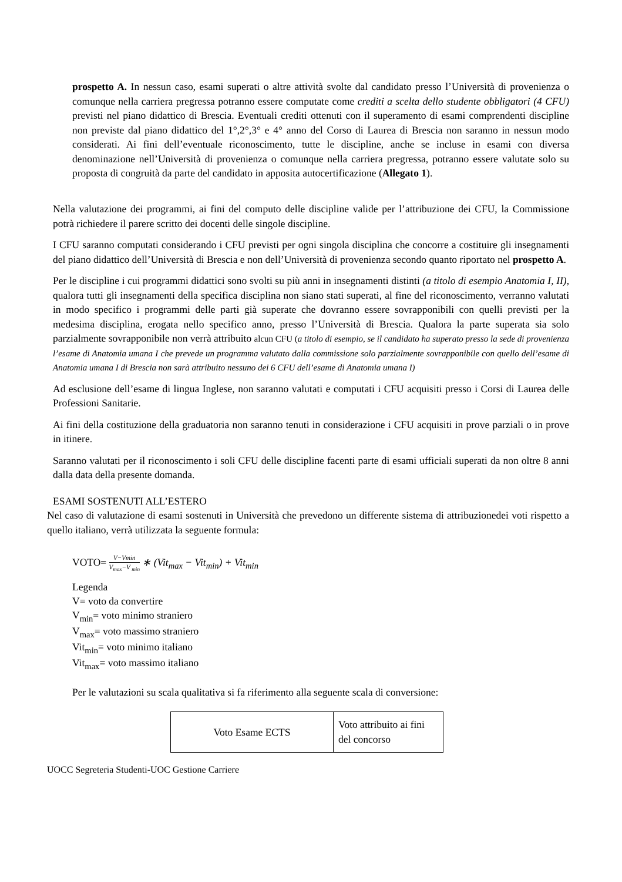prospetto A. In nessun caso, esami superati o altre attività svolte dal candidato presso l’Università di provenienza o comunque nella carriera pregressa potranno essere computate come crediti a scelta dello studente obbligatori (4 CFU) previsti nel piano didattico di Brescia. Eventuali crediti ottenuti con il superamento di esami comprendenti discipline non previste dal piano didattico del 1°,2°,3° e 4° anno del Corso di Laurea di Brescia non saranno in nessun modo considerati. Ai fini dell’eventuale riconoscimento, tutte le discipline, anche se incluse in esami con diversa denominazione nell’Università di provenienza o comunque nella carriera pregressa, potranno essere valutate solo su proposta di congruità da parte del candidato in apposita autocertificazione (Allegato 1).
Nella valutazione dei programmi, ai fini del computo delle discipline valide per l’attribuzione dei CFU, la Commissione potrà richiedere il parere scritto dei docenti delle singole discipline.
I CFU saranno computati considerando i CFU previsti per ogni singola disciplina che concorre a costituire gli insegnamenti del piano didattico dell’Università di Brescia e non dell’Università di provenienza secondo quanto riportato nel prospetto A.
Per le discipline i cui programmi didattici sono svolti su più anni in insegnamenti distinti (a titolo di esempio Anatomia I, II), qualora tutti gli insegnamenti della specifica disciplina non siano stati superati, al fine del riconoscimento, verranno valutati in modo specifico i programmi delle parti già superate che dovranno essere sovrapponibili con quelli previsti per la medesima disciplina, erogata nello specifico anno, presso l’Università di Brescia. Qualora la parte superata sia solo parzialmente sovrapponibile non verrà attribuito alcun CFU (a titolo di esempio, se il candidato ha superato presso la sede di provenienza l’esame di Anatomia umana I che prevede un programma valutato dalla commissione solo parzialmente sovrapponibile con quello dell’esame di Anatomia umana I di Brescia non sarà attribuito nessuno dei 6 CFU dell’esame di Anatomia umana I)
Ad esclusione dell’esame di lingua Inglese, non saranno valutati e computati i CFU acquisiti presso i Corsi di Laurea delle Professioni Sanitarie.
Ai fini della costituzione della graduatoria non saranno tenuti in considerazione i CFU acquisiti in prove parziali o in prove in itinere.
Saranno valutati per il riconoscimento i soli CFU delle discipline facenti parte di esami ufficiali superati da non oltre 8 anni dalla data della presente domanda.
ESAMI SOSTENUTI ALL’ESTERO
Nel caso di valutazione di esami sostenuti in Università che prevedono un differente sistema di attribuzionedei voti rispetto a quello italiano, verrà utilizzata la seguente formula:
VOTO= V−Vmin V<sub>max</sub>−V <sub>min</sub> ∗ (Vit<sub>max</sub> − Vit<sub>min</sub>) + Vit<sub>min</sub>
Legenda
V= voto da convertire
V<sub>min</sub>= voto minimo straniero
V<sub>max</sub>= voto massimo straniero
Vit<sub>min</sub>= voto minimo italiano
Vit<sub>max</sub>= voto massimo italiano
Per le valutazioni su scala qualitativa si fa riferimento alla seguente scala di conversione:
| Voto Esame ECTS | Voto attribuito ai fini del concorso |
UOCC Segreteria Studenti-UOC Gestione Carriere